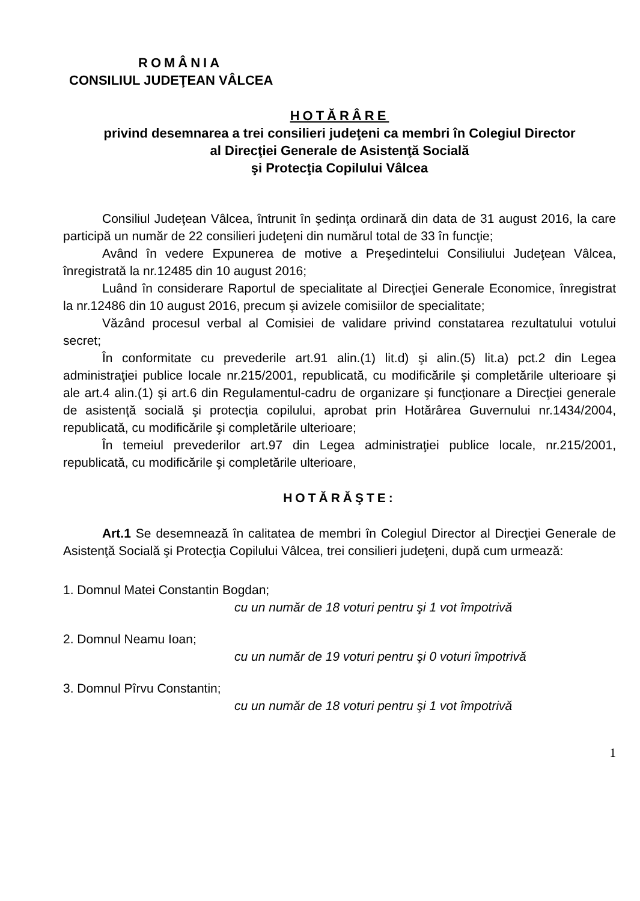ROMÂNIA
CONSILIUL JUDEŢEAN VÂLCEA
HOTĂRÂRE
privind desemnarea a trei consilieri judeţeni ca membri în Colegiul Director
al Direcţiei Generale de Asistenţă Socială
şi Protecţia Copilului Vâlcea
Consiliul Judeţean Vâlcea, întrunit în şedinţa ordinară din data de 31 august 2016, la care participă un număr de 22 consilieri judeţeni din numărul total de 33 în funcţie;
Având în vedere Expunerea de motive a Preşedintelui Consiliului Judeţean Vâlcea, înregistrată la nr.12485 din 10 august 2016;
Luând în considerare Raportul de specialitate al Direcţiei Generale Economice, înregistrat la nr.12486 din 10 august 2016, precum şi avizele comisiilor de specialitate;
Văzând procesul verbal al Comisiei de validare privind constatarea rezultatului votului secret;
În conformitate cu prevederile art.91 alin.(1) lit.d) şi alin.(5) lit.a) pct.2 din Legea administraţiei publice locale nr.215/2001, republicată, cu modificările şi completările ulterioare şi ale art.4 alin.(1) şi art.6 din Regulamentul-cadru de organizare şi funcţionare a Direcţiei generale de asistenţă socială şi protecţia copilului, aprobat prin Hotărârea Guvernului nr.1434/2004, republicată, cu modificările şi completările ulterioare;
În temeiul prevederilor art.97 din Legea administraţiei publice locale, nr.215/2001, republicată, cu modificările şi completările ulterioare,
HOTĂRĂŞTE:
Art.1 Se desemnează în calitatea de membri în Colegiul Director al Direcţiei Generale de Asistenţă Socială şi Protecţia Copilului Vâlcea, trei consilieri judeţeni, după cum urmează:
1. Domnul Matei Constantin Bogdan;
cu un număr de 18 voturi pentru şi 1 vot împotrivă
2. Domnul Neamu Ioan;
cu un număr de 19 voturi pentru şi 0 voturi împotrivă
3. Domnul Pîrvu Constantin;
cu un număr de 18 voturi pentru şi 1 vot împotrivă
1